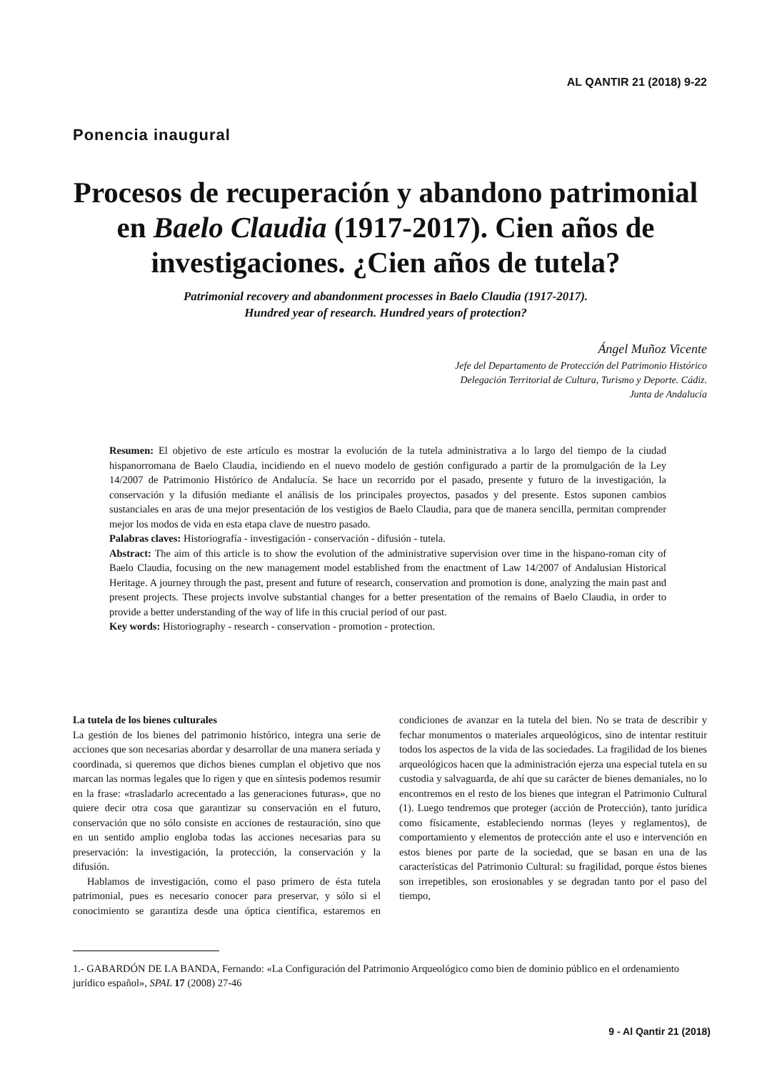AL QANTIR 21 (2018) 9-22
Ponencia inaugural
Procesos de recuperación y abandono patrimonial en Baelo Claudia (1917-2017). Cien años de investigaciones. ¿Cien años de tutela?
Patrimonial recovery and abandonment processes in Baelo Claudia (1917-2017).
Hundred year of research. Hundred years of protection?
Ángel Muñoz Vicente
Jefe del Departamento de Protección del Patrimonio Histórico
Delegación Territorial de Cultura, Turismo y Deporte. Cádiz.
Junta de Andalucía
Resumen: El objetivo de este artículo es mostrar la evolución de la tutela administrativa a lo largo del tiempo de la ciudad hispanorromana de Baelo Claudia, incidiendo en el nuevo modelo de gestión configurado a partir de la promulgación de la Ley 14/2007 de Patrimonio Histórico de Andalucía. Se hace un recorrido por el pasado, presente y futuro de la investigación, la conservación y la difusión mediante el análisis de los principales proyectos, pasados y del presente. Estos suponen cambios sustanciales en aras de una mejor presentación de los vestigios de Baelo Claudia, para que de manera sencilla, permitan comprender mejor los modos de vida en esta etapa clave de nuestro pasado.
Palabras claves: Historiografía - investigación - conservación - difusión - tutela.
Abstract: The aim of this article is to show the evolution of the administrative supervision over time in the hispano-roman city of Baelo Claudia, focusing on the new management model established from the enactment of Law 14/2007 of Andalusian Historical Heritage. A journey through the past, present and future of research, conservation and promotion is done, analyzing the main past and present projects. These projects involve substantial changes for a better presentation of the remains of Baelo Claudia, in order to provide a better understanding of the way of life in this crucial period of our past.
Key words: Historiography - research - conservation - promotion - protection.
La tutela de los bienes culturales
La gestión de los bienes del patrimonio histórico, integra una serie de acciones que son necesarias abordar y desarrollar de una manera seriada y coordinada, si queremos que dichos bienes cumplan el objetivo que nos marcan las normas legales que lo rigen y que en síntesis podemos resumir en la frase: «trasladarlo acrecentado a las generaciones futuras», que no quiere decir otra cosa que garantizar su conservación en el futuro, conservación que no sólo consiste en acciones de restauración, sino que en un sentido amplio engloba todas las acciones necesarias para su preservación: la investigación, la protección, la conservación y la difusión.
Hablamos de investigación, como el paso primero de ésta tutela patrimonial, pues es necesario conocer para preservar, y sólo si el conocimiento se garantiza desde una óptica científica, estaremos en condiciones de avanzar en la tutela del bien. No se trata de describir y fechar monumentos o materiales arqueológicos, sino de intentar restituir todos los aspectos de la vida de las sociedades. La fragilidad de los bienes arqueológicos hacen que la administración ejerza una especial tutela en su custodia y salvaguarda, de ahí que su carácter de bienes demaniales, no lo encontremos en el resto de los bienes que integran el Patrimonio Cultural (1). Luego tendremos que proteger (acción de Protección), tanto jurídica como físicamente, estableciendo normas (leyes y reglamentos), de comportamiento y elementos de protección ante el uso e intervención en estos bienes por parte de la sociedad, que se basan en una de las características del Patrimonio Cultural: su fragilidad, porque éstos bienes son irrepetibles, son erosionables y se degradan tanto por el paso del tiempo,
1.- GABARDÓN DE LA BANDA, Fernando: «La Configuración del Patrimonio Arqueológico como bien de dominio público en el ordenamiento jurídico español», SPAL 17 (2008) 27-46
9 - Al Qantir 21 (2018)